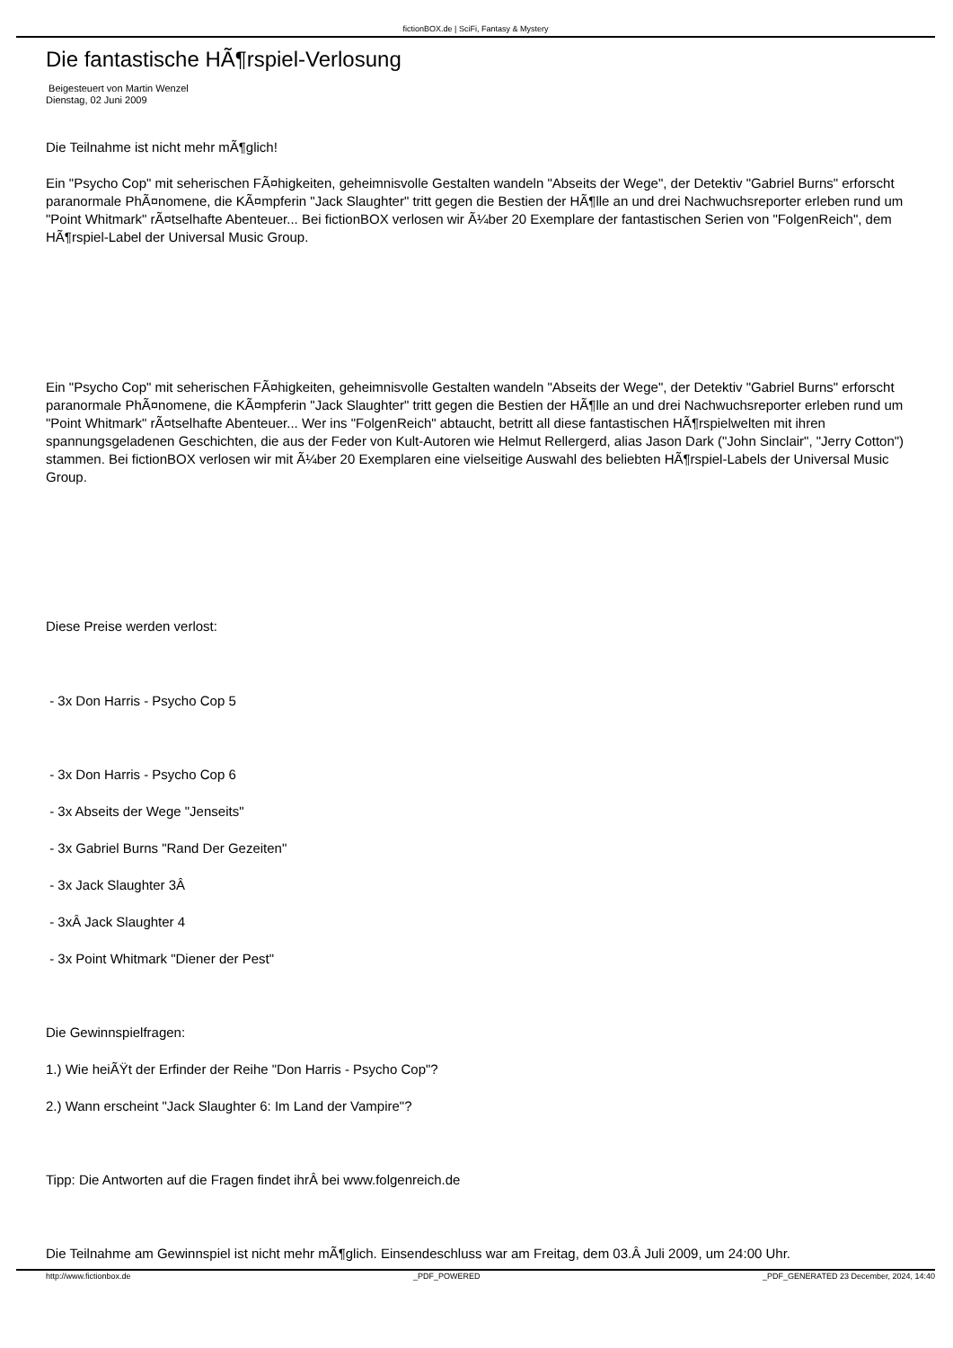fictionBOX.de | SciFi, Fantasy & Mystery
Die fantastische HÃ¶rspiel-Verlosung
Beigesteuert von Martin Wenzel
Dienstag, 02 Juni 2009
Die Teilnahme ist nicht mehr mÃ¶glich!
Ein "Psycho Cop" mit seherischen FÃ¤higkeiten, geheimnisvolle Gestalten wandeln "Abseits der Wege", der Detektiv "Gabriel Burns" erforscht paranormale PhÃ¤nomene, die KÃ¤mpferin "Jack Slaughter" tritt gegen die Bestien der HÃ¶lle an und drei Nachwuchsreporter erleben rund um "Point Whitmark" rÃ¤tselhafte Abenteuer... Bei fictionBOX verlosen wir Ã¼ber 20 Exemplare der fantastischen Serien von "FolgenReich", dem HÃ¶rspiel-Label der Universal Music Group.
Ein "Psycho Cop" mit seherischen FÃ¤higkeiten, geheimnisvolle Gestalten wandeln "Abseits der Wege", der Detektiv "Gabriel Burns" erforscht paranormale PhÃ¤nomene, die KÃ¤mpferin "Jack Slaughter" tritt gegen die Bestien der HÃ¶lle an und drei Nachwuchsreporter erleben rund um "Point Whitmark" rÃ¤tselhafte Abenteuer... Wer ins "FolgenReich" abtaucht, betritt all diese fantastischen HÃ¶rspielwelten mit ihren spannungsgeladenen Geschichten, die aus der Feder von Kult-Autoren wie Helmut Rellergerd, alias Jason Dark ("John Sinclair", "Jerry Cotton") stammen. Bei fictionBOX verlosen wir mit Ã¼ber 20 Exemplaren eine vielseitige Auswahl des beliebten HÃ¶rspiel-Labels der Universal Music Group.
Diese Preise werden verlost:
- 3x Don Harris - Psycho Cop 5
- 3x Don Harris - Psycho Cop 6
- 3x Abseits der Wege "Jenseits"
- 3x Gabriel Burns "Rand Der Gezeiten"
- 3x Jack Slaughter 3Â
- 3xÂ Jack Slaughter 4
- 3x Point Whitmark "Diener der Pest"
Die Gewinnspielfragen:
1.) Wie heiÃŸt der Erfinder der Reihe "Don Harris - Psycho Cop"?
2.) Wann erscheint "Jack Slaughter 6: Im Land der Vampire"?
Tipp: Die Antworten auf die Fragen findet ihrÂ bei www.folgenreich.de
Die Teilnahme am Gewinnspiel ist nicht mehr mÃ¶glich. Einsendeschluss war am Freitag, dem 03.Â Juli 2009, um 24:00 Uhr.
http://www.fictionbox.de _PDF_POWERED _PDF_GENERATED 23 December, 2024, 14:40